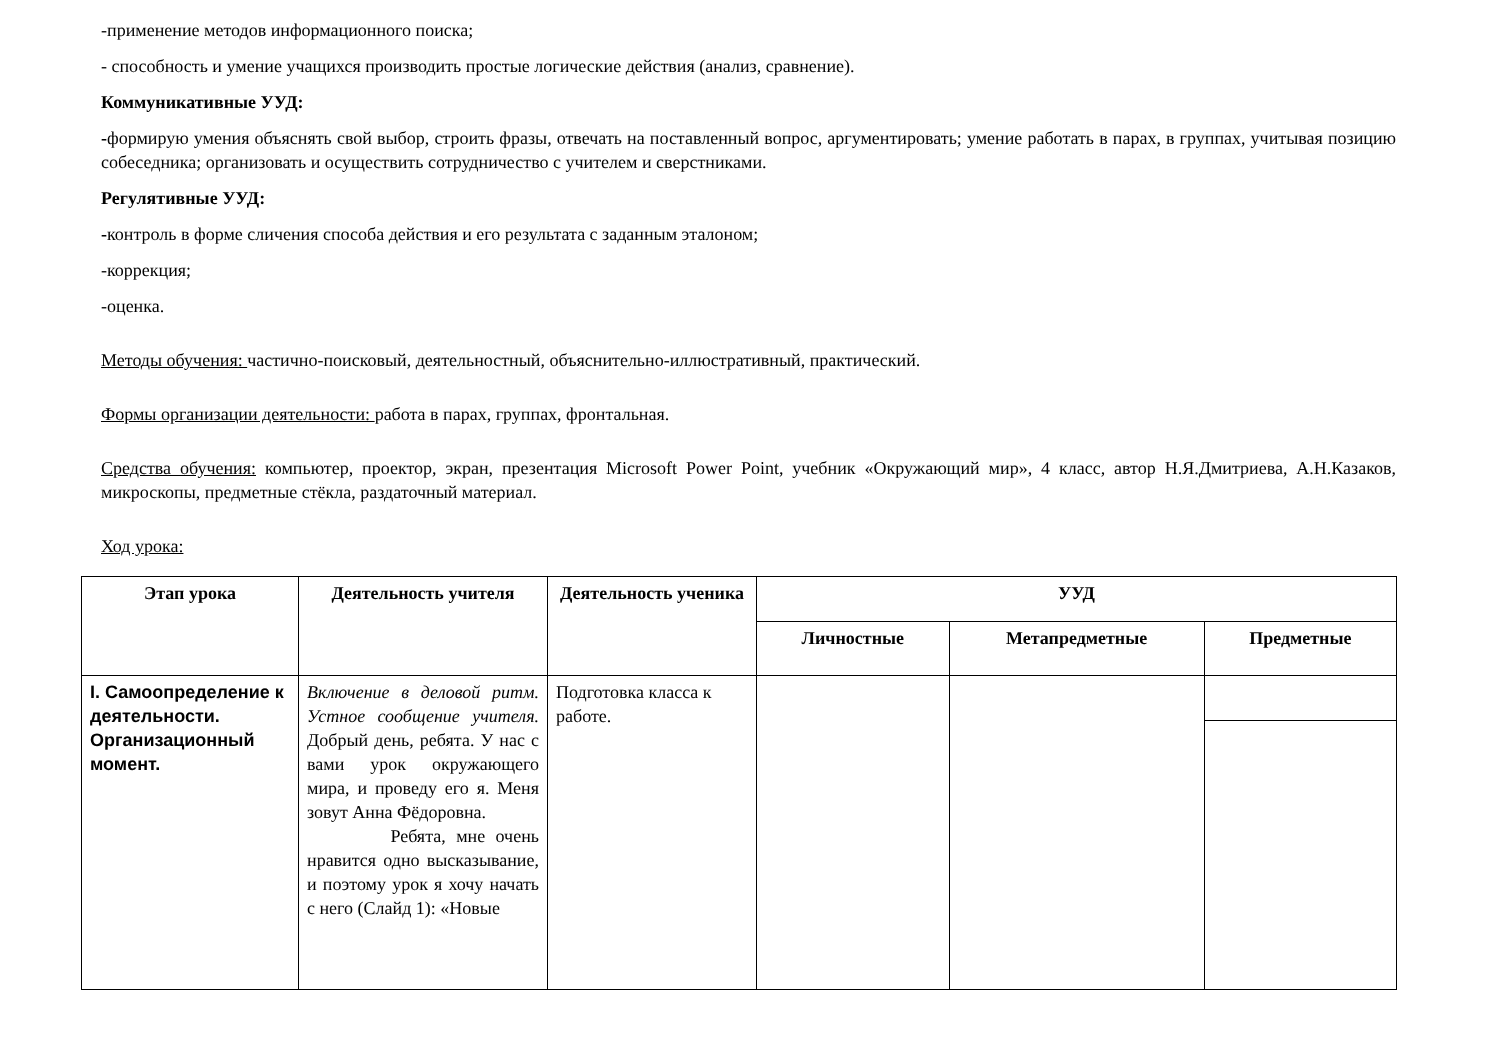-применение методов информационного поиска;
- способность и умение учащихся производить простые логические действия (анализ, сравнение).
Коммуникативные УУД:
-формирую умения объяснять свой выбор, строить фразы, отвечать на поставленный вопрос, аргументировать; умение работать в парах, в группах, учитывая позицию собеседника; организовать и осуществить сотрудничество с учителем и сверстниками.
Регулятивные УУД:
-контроль в форме сличения способа действия и его результата с заданным эталоном;
-коррекция;
-оценка.
Методы обучения: частично-поисковый, деятельностный, объяснительно-иллюстративный, практический.
Формы организации деятельности: работа в парах, группах, фронтальная.
Средства обучения: компьютер, проектор, экран, презентация Microsoft Power Point, учебник «Окружающий мир», 4 класс, автор Н.Я.Дмитриева, А.Н.Казаков, микроскопы, предметные стёкла, раздаточный материал.
Ход урока:
| Этап урока | Деятельность учителя | Деятельность ученика | УУД | | |
| --- | --- | --- | --- | --- | --- |
| | | | Личностные | Метапредметные | Предметные |
| I. Самоопределение к деятельности. Организационный момент. | Включение в деловой ритм. Устное сообщение учителя. Добрый день, ребята. У нас с вами урок окружающего мира, и проведу его я. Меня зовут Анна Фёдоровна. Ребята, мне очень нравится одно высказывание, и поэтому урок я хочу начать с него (Слайд 1): «Новые | Подготовка класса к работе. | | | |